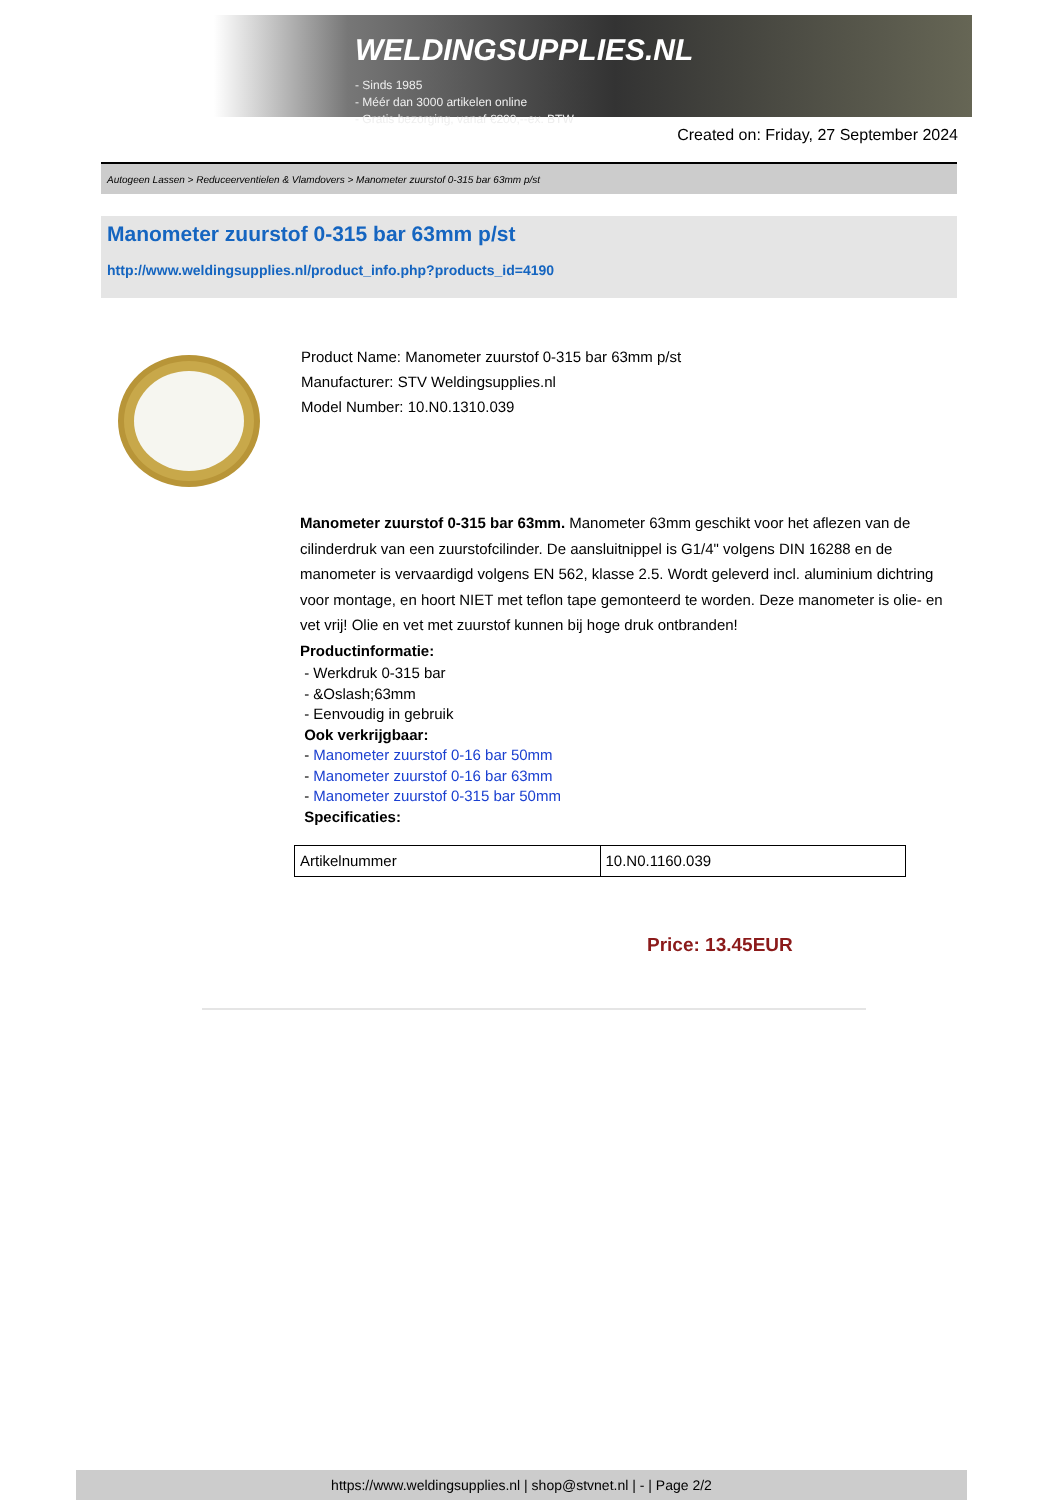WELDINGSUPPLIES.NL
- Sinds 1985
- Méér dan 3000 artikelen online
- Gratis bezorging, vanaf €200,--ex. BTW
Created on: Friday, 27 September 2024
Autogeen Lassen > Reduceerventielen & Vlamdovers > Manometer zuurstof 0-315 bar 63mm p/st
Manometer zuurstof 0-315 bar 63mm p/st
http://www.weldingsupplies.nl/product_info.php?products_id=4190
Product Name: Manometer zuurstof 0-315 bar 63mm p/st
Manufacturer: STV Weldingsupplies.nl
Model Number: 10.N0.1310.039
Manometer zuurstof 0-315 bar 63mm. Manometer 63mm geschikt voor het aflezen van de cilinderdruk van een zuurstofcilinder. De aansluitnippel is G1/4" volgens DIN 16288 en de manometer is vervaardigd volgens EN 562, klasse 2.5. Wordt geleverd incl. aluminium dichtring voor montage, en hoort NIET met teflon tape gemonteerd te worden. Deze manometer is olie- en vet vrij! Olie en vet met zuurstof kunnen bij hoge druk ontbranden!
Productinformatie:
- Werkdruk 0-315 bar
- &Oslash;63mm
- Eenvoudig in gebruik
Ook verkrijgbaar:
- Manometer zuurstof 0-16 bar 50mm
- Manometer zuurstof 0-16 bar 63mm
- Manometer zuurstof 0-315 bar 50mm
Specificaties:
| Artikelnummer | 10.N0.1160.039 |
Price: 13.45EUR
https://www.weldingsupplies.nl | shop@stvnet.nl | - | Page 2/2